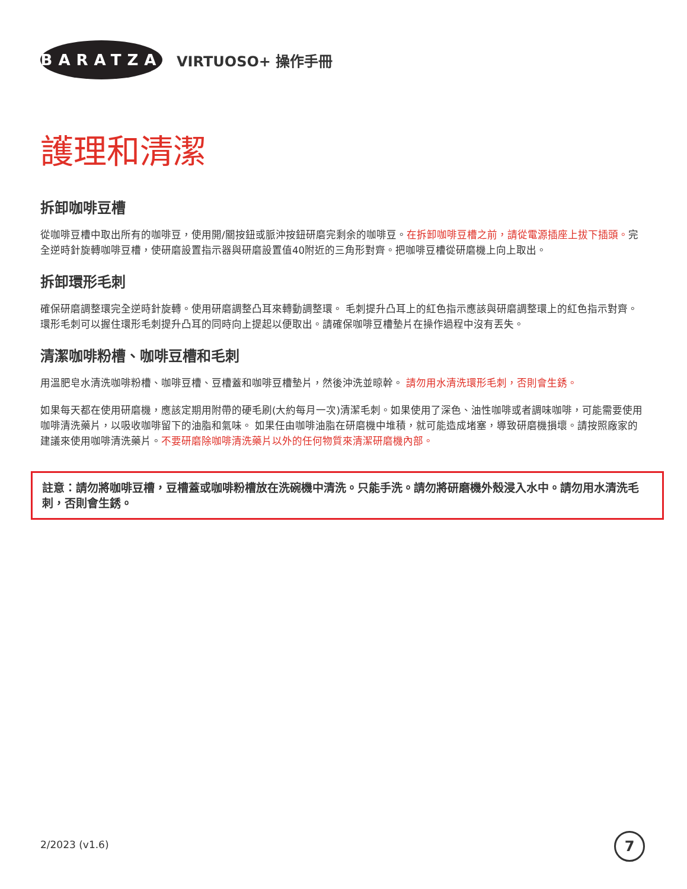BARATZA
VIRTUOSO+ 操作手冊
護理和清潔
拆卸咖啡豆槽
從咖啡豆槽中取出所有的咖啡豆，使用開/關按鈕或脈沖按鈕研磨完剩余的咖啡豆。在拆卸咖啡豆槽之前，請從電源插座上拔下插頭。完全逆時針旋轉咖啡豆槽，使研磨設置指示器與研磨設置值40附近的三角形對齊。把咖啡豆槽從研磨機上向上取出。
拆卸環形毛刺
確保研磨調整環完全逆時針旋轉。使用研磨調整凸耳來轉動調整環。 毛刺提升凸耳上的紅色指示應該與研磨調整環上的紅色指示對齊。環形毛刺可以握住環形毛刺提升凸耳的同時向上提起以便取出。請確保咖啡豆槽墊片在操作過程中沒有丟失。
清潔咖啡粉槽、咖啡豆槽和毛刺
用溫肥皂水清洗咖啡粉槽、咖啡豆槽、豆槽蓋和咖啡豆槽墊片，然後沖洗並晾幹。 請勿用水清洗環形毛刺，否則會生銹。
如果每天都在使用研磨機，應該定期用附帶的硬毛刷(大約每月一次)清潔毛刺。如果使用了深色、油性咖啡或者調味咖啡，可能需要使用咖啡清洗藥片，以吸收咖啡留下的油脂和氣味。 如果任由咖啡油脂在研磨機中堆積，就可能造成堵塞，導致研磨機損壞。請按照廠家的建議來使用咖啡清洗藥片。不要研磨除咖啡清洗藥片以外的任何物質來清潔研磨機內部。
註意：請勿將咖啡豆槽，豆槽蓋或咖啡粉槽放在洗碗機中清洗。只能手洗。請勿將研磨機外殼浸入水中。請勿用水清洗毛刺，否則會生銹。
2/2023 (v1.6) 7